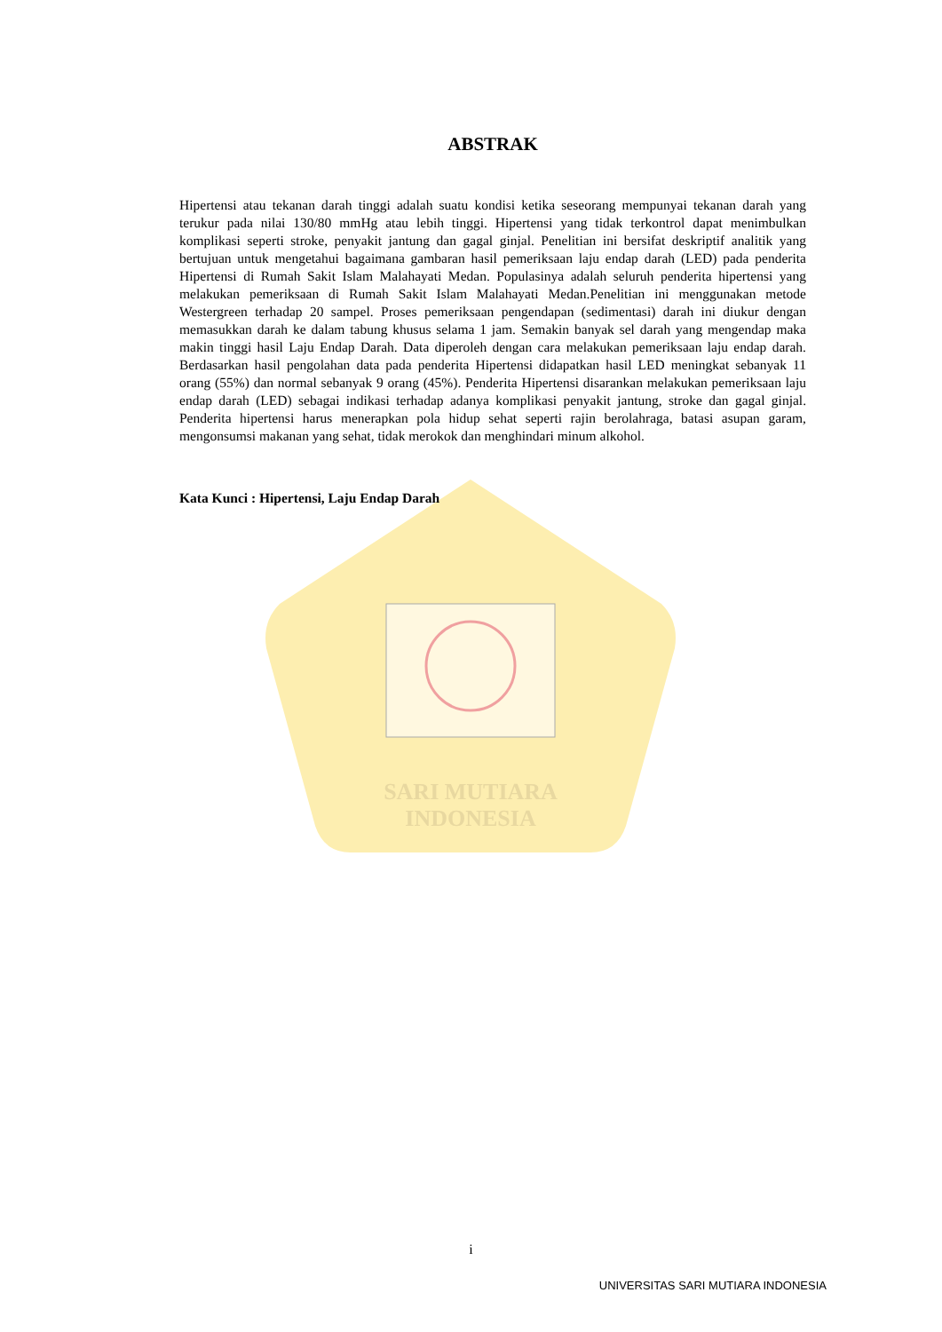SARI MUTIARA
INDONESIA
ABSTRAK
Hipertensi atau tekanan darah tinggi adalah suatu kondisi ketika seseorang mempunyai tekanan darah yang terukur pada nilai 130/80 mmHg atau lebih tinggi. Hipertensi yang tidak terkontrol dapat menimbulkan komplikasi seperti stroke, penyakit jantung dan gagal ginjal. Penelitian ini bersifat deskriptif analitik yang bertujuan untuk mengetahui bagaimana gambaran hasil pemeriksaan laju endap darah (LED) pada penderita Hipertensi di Rumah Sakit Islam Malahayati Medan. Populasinya adalah seluruh penderita hipertensi yang melakukan pemeriksaan di Rumah Sakit Islam Malahayati Medan.Penelitian ini menggunakan metode Westergreen terhadap 20 sampel. Proses pemeriksaan pengendapan (sedimentasi) darah ini diukur dengan memasukkan darah ke dalam tabung khusus selama 1 jam. Semakin banyak sel darah yang mengendap maka makin tinggi hasil Laju Endap Darah. Data diperoleh dengan cara melakukan pemeriksaan laju endap darah. Berdasarkan hasil pengolahan data pada penderita Hipertensi didapatkan hasil LED meningkat sebanyak 11 orang (55%) dan normal sebanyak 9 orang (45%). Penderita Hipertensi disarankan melakukan pemeriksaan laju endap darah (LED) sebagai indikasi terhadap adanya komplikasi penyakit jantung, stroke dan gagal ginjal. Penderita hipertensi harus menerapkan pola hidup sehat seperti rajin berolahraga, batasi asupan garam, mengonsumsi makanan yang sehat, tidak merokok dan menghindari minum alkohol.
Kata Kunci : Hipertensi, Laju Endap Darah
i
UNIVERSITAS SARI MUTIARA INDONESIA